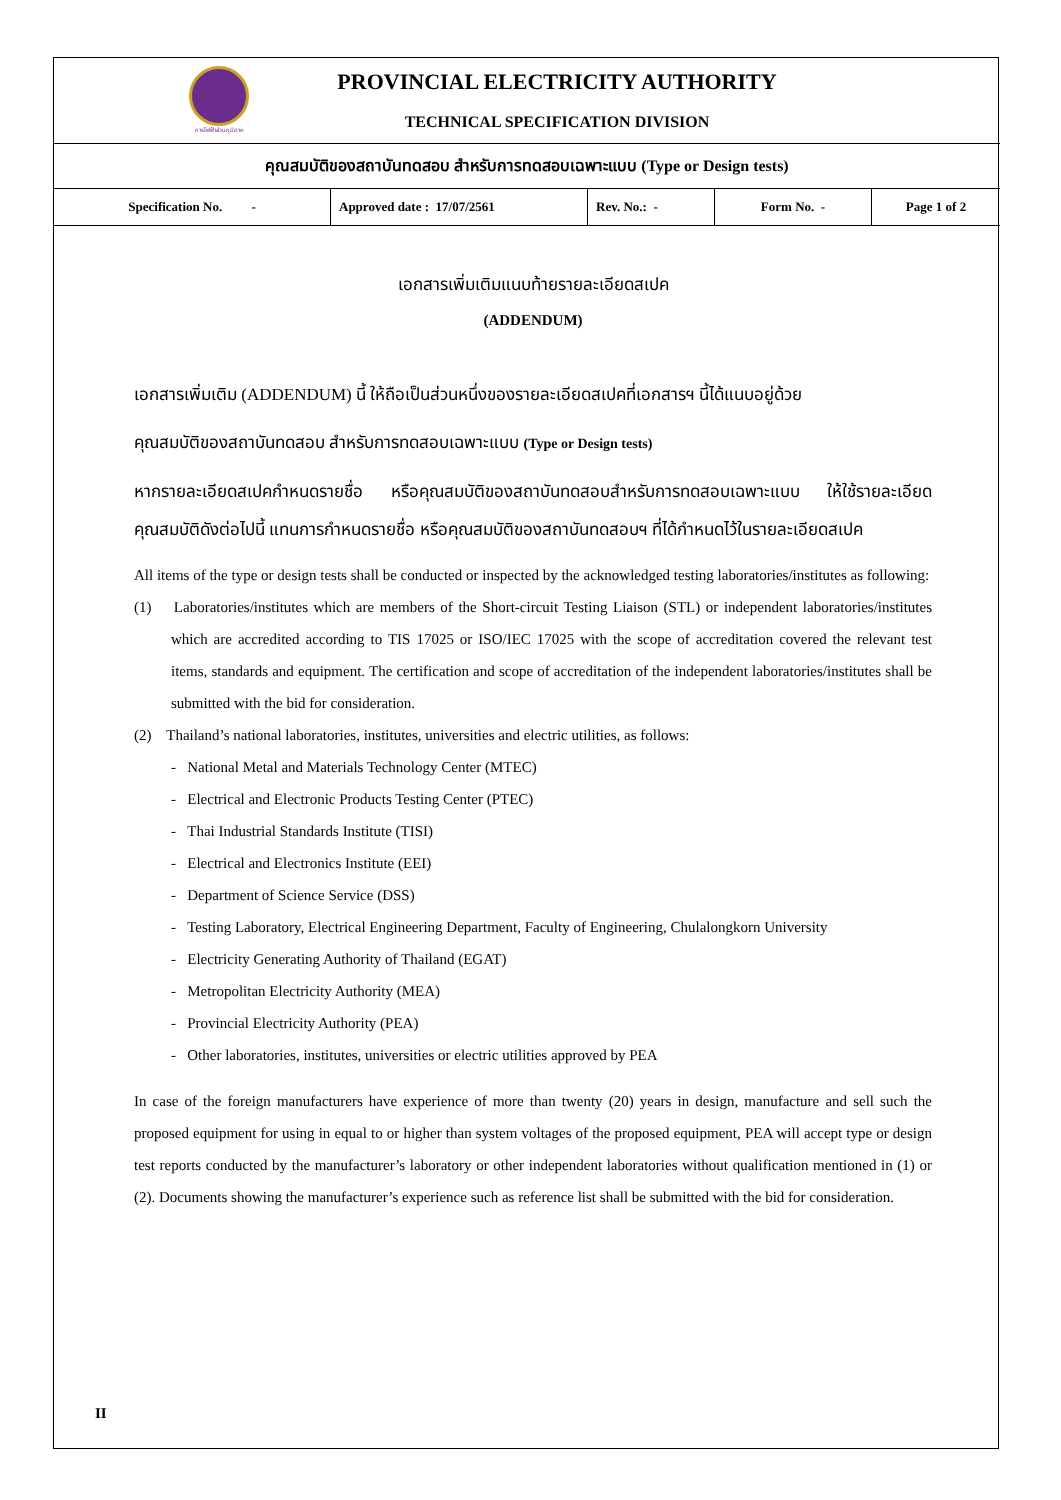การไฟฟ้าส่วนภูมิภาค
PROVINCIAL ELECTRICITY AUTHORITY
TECHNICAL SPECIFICATION DIVISION
คุณสมบัติของสถาบันทดสอบ สำหรับการทดสอบเฉพาะแบบ (Type or Design tests)
| Specification No. - | Approved date : 17/07/2561 | Rev. No.: - | Form No. - | Page 1 of 2 |
เอกสารเพิ่มเติมแนบท้ายรายละเอียดสเปค
(ADDENDUM)
เอกสารเพิ่มเติม (ADDENDUM) นี้ ให้ถือเป็นส่วนหนึ่งของรายละเอียดสเปคที่เอกสารฯ นี้ได้แนบอยู่ด้วย
คุณสมบัติของสถาบันทดสอบ สำหรับการทดสอบเฉพาะแบบ (Type or Design tests)
หากรายละเอียดสเปคกำหนดรายชื่อ หรือคุณสมบัติของสถาบันทดสอบสำหรับการทดสอบเฉพาะแบบ ให้ใช้รายละเอียดคุณสมบัติดังต่อไปนี้ แทนการกำหนดรายชื่อ หรือคุณสมบัติของสถาบันทดสอบฯ ที่ได้กำหนดไว้ในรายละเอียดสเปค
All items of the type or design tests shall be conducted or inspected by the acknowledged testing laboratories/institutes as following:
(1) Laboratories/institutes which are members of the Short-circuit Testing Liaison (STL) or independent laboratories/institutes which are accredited according to TIS 17025 or ISO/IEC 17025 with the scope of accreditation covered the relevant test items, standards and equipment. The certification and scope of accreditation of the independent laboratories/institutes shall be submitted with the bid for consideration.
(2) Thailand’s national laboratories, institutes, universities and electric utilities, as follows:
- National Metal and Materials Technology Center (MTEC)
- Electrical and Electronic Products Testing Center (PTEC)
- Thai Industrial Standards Institute (TISI)
- Electrical and Electronics Institute (EEI)
- Department of Science Service (DSS)
- Testing Laboratory, Electrical Engineering Department, Faculty of Engineering, Chulalongkorn University
- Electricity Generating Authority of Thailand (EGAT)
- Metropolitan Electricity Authority (MEA)
- Provincial Electricity Authority (PEA)
- Other laboratories, institutes, universities or electric utilities approved by PEA
In case of the foreign manufacturers have experience of more than twenty (20) years in design, manufacture and sell such the proposed equipment for using in equal to or higher than system voltages of the proposed equipment, PEA will accept type or design test reports conducted by the manufacturer’s laboratory or other independent laboratories without qualification mentioned in (1) or (2). Documents showing the manufacturer’s experience such as reference list shall be submitted with the bid for consideration.
II